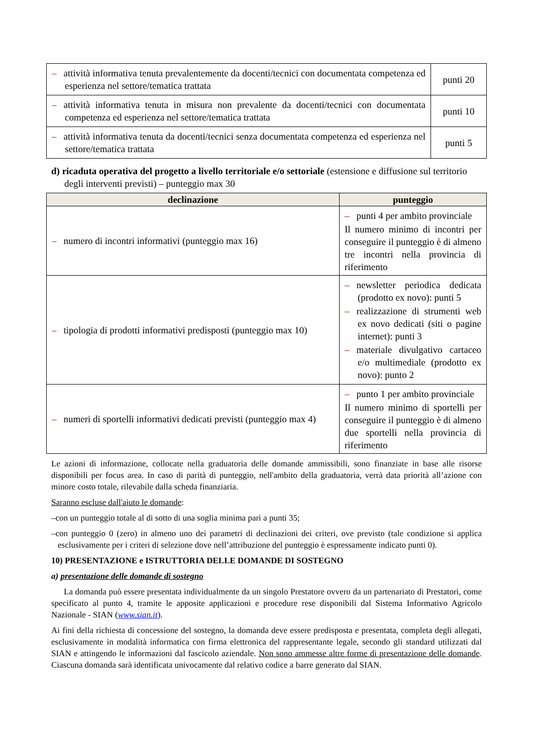| – attività informativa tenuta prevalentemente da docenti/tecnici con documentata competenza ed esperienza nel settore/tematica trattata | punti 20 |
| – attività informativa tenuta in misura non prevalente da docenti/tecnici con documentata competenza ed esperienza nel settore/tematica trattata | punti 10 |
| – attività informativa tenuta da docenti/tecnici senza documentata competenza ed esperienza nel settore/tematica trattata | punti 5 |
d) ricaduta operativa del progetto a livello territoriale e/o settoriale (estensione e diffusione sul territorio degli interventi previsti) – punteggio max 30
| declinazione | punteggio |
| --- | --- |
| – numero di incontri informativi (punteggio max 16) | – punti 4 per ambito provinciale Il numero minimo di incontri per conseguire il punteggio è di almeno tre incontri nella provincia di riferimento |
| – tipologia di prodotti informativi predisposti (punteggio max 10) | – newsletter periodica dedicata (prodotto ex novo): punti 5 – realizzazione di strumenti web ex novo dedicati (siti o pagine internet): punti 3 – materiale divulgativo cartaceo e/o multimediale (prodotto ex novo): punto 2 |
| – numeri di sportelli informativi dedicati previsti (punteggio max 4) | – punto 1 per ambito provinciale Il numero minimo di sportelli per conseguire il punteggio è di almeno due sportelli nella provincia di riferimento |
Le azioni di informazione, collocate nella graduatoria delle domande ammissibili, sono finanziate in base alle risorse disponibili per focus area. In caso di parità di punteggio, nell'ambito della graduatoria, verrà data priorità all’azione con minore costo totale, rilevabile dalla scheda finanziaria.
Saranno escluse dall'aiuto le domande:
–con un punteggio totale al di sotto di una soglia minima pari a punti 35;
–con punteggio 0 (zero) in almeno uno dei parametri di declinazioni dei criteri, ove previsto (tale condizione si applica esclusivamente per i criteri di selezione dove nell’attribuzione del punteggio è espressamente indicato punti 0).
10) PRESENTAZIONE e ISTRUTTORIA DELLE DOMANDE DI SOSTEGNO
a) presentazione delle domande di sostegno
La domanda può essere presentata individualmente da un singolo Prestatore ovvero da un partenariato di Prestatori, come specificato al punto 4, tramite le apposite applicazioni e procedure rese disponibili dal Sistema Informativo Agricolo Nazionale - SIAN (www.sian.it).
Ai fini della richiesta di concessione del sostegno, la domanda deve essere predisposta e presentata, completa degli allegati, esclusivamente in modalità informatica con firma elettronica del rappresentante legale, secondo gli standard utilizzati dal SIAN e attingendo le informazioni dal fascicolo aziendale. Non sono ammesse altre forme di presentazione delle domande. Ciascuna domanda sarà identificata univocamente dal relativo codice a barre generato dal SIAN.